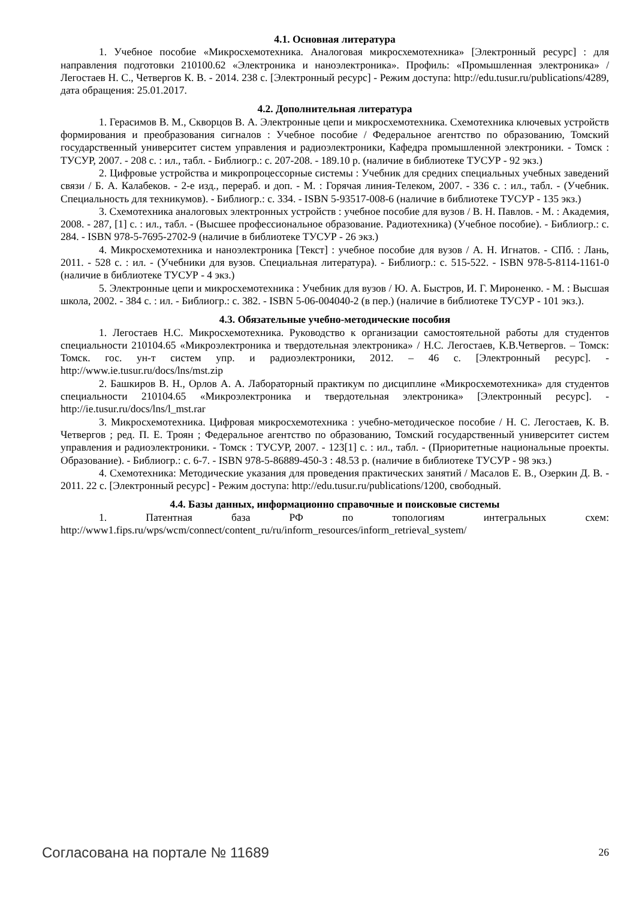4.1. Основная литература
1. Учебное пособие «Микросхемотехника. Аналоговая микросхемотехника» [Электронный ресурс] : для направления подготовки 210100.62 «Электроника и наноэлектроника». Профиль: «Промышленная электроника» / Легостаев Н. С., Четвергов К. В. - 2014. 238 с. [Электронный ресурс] - Режим доступа: http://edu.tusur.ru/publications/4289, дата обращения: 25.01.2017.
4.2. Дополнительная литература
1. Герасимов В. М., Скворцов В. А. Электронные цепи и микросхемотехника. Схемотехника ключевых устройств формирования и преобразования сигналов : Учебное пособие / Федеральное агентство по образованию, Томский государственный университет систем управления и радиоэлектроники, Кафедра промышленной электроники. - Томск : ТУСУР, 2007. - 208 с. : ил., табл. - Библиогр.: с. 207-208. - 189.10 р. (наличие в библиотеке ТУСУР - 92 экз.)
2. Цифровые устройства и микропроцессорные системы : Учебник для средних специальных учебных заведений связи / Б. А. Калабеков. - 2-е изд., перераб. и доп. - М. : Горячая линия-Телеком, 2007. - 336 с. : ил., табл. - (Учебник. Специальность для техникумов). - Библиогр.: с. 334. - ISBN 5-93517-008-6 (наличие в библиотеке ТУСУР - 135 экз.)
3. Схемотехника аналоговых электронных устройств : учебное пособие для вузов / В. Н. Павлов. - М. : Академия, 2008. - 287, [1] с. : ил., табл. - (Высшее профессиональное образование. Радиотехника) (Учебное пособие). - Библиогр.: с. 284. - ISBN 978-5-7695-2702-9 (наличие в библиотеке ТУСУР - 26 экз.)
4. Микросхемотехника и наноэлектроника [Текст] : учебное пособие для вузов / А. Н. Игнатов. - СПб. : Лань, 2011. - 528 с. : ил. - (Учебники для вузов. Специальная литература). - Библиогр.: с. 515-522. - ISBN 978-5-8114-1161-0 (наличие в библиотеке ТУСУР - 4 экз.)
5. Электронные цепи и микросхемотехника : Учебник для вузов / Ю. А. Быстров, И. Г. Мироненко. - М. : Высшая школа, 2002. - 384 с. : ил. - Библиогр.: с. 382. - ISBN 5-06-004040-2 (в пер.) (наличие в библиотеке ТУСУР - 101 экз.).
4.3. Обязательные учебно-методические пособия
1. Легостаев Н.С. Микросхемотехника. Руководство к организации самостоятельной работы для студентов специальности 210104.65 «Микроэлектроника и твердотельная электроника» / Н.С. Легостаев, К.В.Четвергов. – Томск: Томск. гос. ун-т систем упр. и радиоэлектроники, 2012. – 46 с. [Электронный ресурс]. - http://www.ie.tusur.ru/docs/lns/mst.zip
2. Башкиров В. Н., Орлов А. А. Лабораторный практикум по дисциплине «Микросхемотехника» для студентов специальности 210104.65 «Микроэлектроника и твердотельная электроника» [Электронный ресурс]. - http://ie.tusur.ru/docs/lns/l_mst.rar
3. Микросхемотехника. Цифровая микросхемотехника : учебно-методическое пособие / Н. С. Легостаев, К. В. Четвергов ; ред. П. Е. Троян ; Федеральное агентство по образованию, Томский государственный университет систем управления и радиоэлектроники. - Томск : ТУСУР, 2007. - 123[1] с. : ил., табл. - (Приоритетные национальные проекты. Образование). - Библиогр.: с. 6-7. - ISBN 978-5-86889-450-3 : 48.53 р. (наличие в библиотеке ТУСУР - 98 экз.)
4. Схемотехника: Методические указания для проведения практических занятий / Масалов Е. В., Озеркин Д. В. - 2011. 22 с. [Электронный ресурс] - Режим доступа: http://edu.tusur.ru/publications/1200, свободный.
4.4. Базы данных, информационно справочные и поисковые системы
1. Патентная база РФ по топологиям интегральных схем: http://www1.fips.ru/wps/wcm/connect/content_ru/ru/inform_resources/inform_retrieval_system/
Согласована на портале № 11689 26